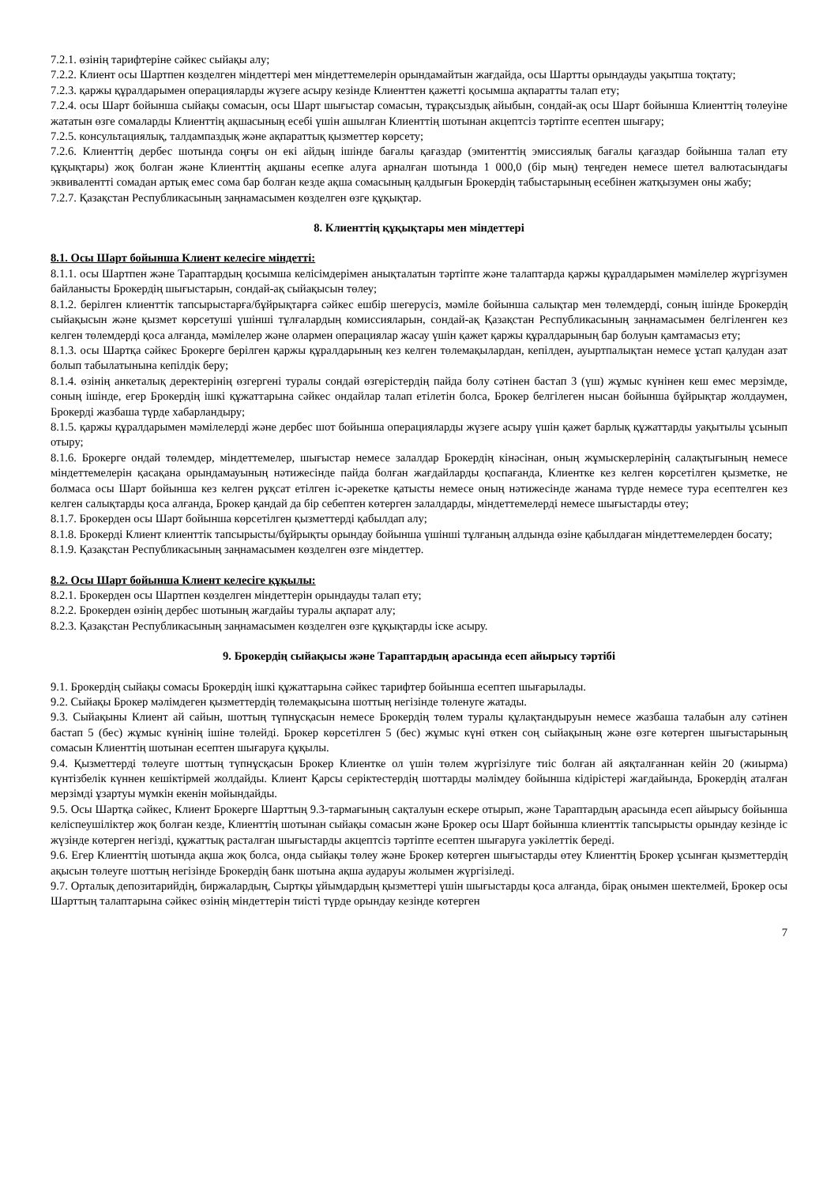7.2.1. өзінің тарифтеріне сәйкес сыйақы алу;
7.2.2. Клиент осы Шартпен көзделген міндеттері мен міндеттемелерін орындамайтын жағдайда, осы Шартты орындауды уақытша тоқтату;
7.2.3. қаржы құралдарымен операцияларды жүзеге асыру кезінде Клиенттен қажетті қосымша ақпаратты талап ету;
7.2.4. осы Шарт бойынша сыйақы сомасын, осы Шарт шығыстар сомасын, тұрақсыздық айыбын, сондай-ақ осы Шарт бойынша Клиенттің төлеуіне жататын өзге сомаларды Клиенттің ақшасының есебі үшін ашылған Клиенттің шотынан акцептсіз тәртіпте есептен шығару;
7.2.5. консультациялық, талдампаздық және ақпараттық қызметтер көрсету;
7.2.6. Клиенттің дербес шотында соңғы он екі айдың ішінде бағалы қағаздар (эмитенттің эмиссиялық бағалы қағаздар бойынша талап ету құқықтары) жоқ болған және Клиенттің ақшаны есепке алуға арналған шотында 1 000,0 (бір мың) теңгеден немесе шетел валютасындағы эквивалентті сомадан артық емес сома бар болған кезде ақша сомасының қалдығын Брокердің табыстарының есебінен жатқызумен оны жабу;
7.2.7. Қазақстан Республикасының заңнамасымен көзделген өзге құқықтар.
8. Клиенттің құқықтары мен міндеттері
8.1. Осы Шарт бойынша Клиент келесіге міндетті:
8.1.1. осы Шартпен және Тараптардың қосымша келісімдерімен анықталатын тәртіпте және талаптарда қаржы құралдарымен мәмілелер жүргізумен байланысты Брокердің шығыстарын, сондай-ақ сыйақысын төлеу;
8.1.2. берілген клиенттік тапсырыстарға/бұйрықтарға сәйкес ешбір шегерусіз, мәміле бойынша салықтар мен төлемдерді, соның ішінде Брокердің сыйақысын және қызмет көрсетуші үшінші тұлғалардың комиссияларын, сондай-ақ Қазақстан Республикасының заңнамасымен белгіленген кез келген төлемдерді қоса алғанда, мәмілелер және олармен операциялар жасау үшін қажет қаржы құралдарының бар болуын қамтамасыз ету;
8.1.3. осы Шартқа сәйкес Брокерге берілген қаржы құралдарының кез келген төлемақылардан, кепілден, ауыртпалықтан немесе ұстап қалудан азат болып табылатынына кепілдік беру;
8.1.4. өзінің анкеталық деректерінің өзгергені туралы сондай өзгерістердің пайда болу сәтінен бастап 3 (үш) жұмыс күнінен кеш емес мерзімде, соның ішінде, егер Брокердің ішкі құжаттарына сәйкес ондайлар талап етілетін болса, Брокер белгілеген нысан бойынша бұйрықтар жолдаумен, Брокерді жазбаша түрде хабарландыру;
8.1.5. қаржы құралдарымен мәмілелерді және дербес шот бойынша операцияларды жүзеге асыру үшін қажет барлық құжаттарды уақытылы ұсынып отыру;
8.1.6. Брокерге ондай төлемдер, міндеттемелер, шығыстар немесе залалдар Брокердің кінәсінан, оның жұмыскерлерінің салақтығының немесе міндеттемелерін қасақана орындамауының нәтижесінде пайда болған жағдайларды қоспағанда, Клиентке кез келген көрсетілген қызметке, не болмаса осы Шарт бойынша кез келген рұқсат етілген іс-әрекетке қатысты немесе оның нәтижесінде жанама түрде немесе тура есептелген кез келген салықтарды қоса алғанда, Брокер қандай да бір себептен көтерген залалдарды, міндеттемелерді немесе шығыстарды өтеу;
8.1.7. Брокерден осы Шарт бойынша көрсетілген қызметтерді қабылдап алу;
8.1.8. Брокерді Клиент клиенттік тапсырысты/бұйрықты орындау бойынша үшінші тұлғаның алдында өзіне қабылдаған міндеттемелерден босату;
8.1.9. Қазақстан Республикасының заңнамасымен көзделген өзге міндеттер.
8.2. Осы Шарт бойынша Клиент келесіге құқылы:
8.2.1. Брокерден осы Шартпен көзделген міндеттерін орындауды талап ету;
8.2.2. Брокерден өзінің дербес шотының жағдайы туралы ақпарат алу;
8.2.3. Қазақстан Республикасының заңнамасымен көзделген өзге құқықтарды іске асыру.
9. Брокердің сыйақысы және Тараптардың арасында есеп айырысу тәртібі
9.1. Брокердің сыйақы сомасы Брокердің ішкі құжаттарына сәйкес тарифтер бойынша есептеп шығарылады.
9.2. Сыйақы Брокер мәлімдеген қызметтердің төлемақысына шоттың негізінде төленуге жатады.
9.3. Сыйақыны Клиент ай сайын, шоттың түпнұсқасын немесе Брокердің төлем туралы құлақтандыруын немесе жазбаша талабын алу сәтінен бастап 5 (бес) жұмыс күнінің ішіне төлейді. Брокер көрсетілген 5 (бес) жұмыс күні өткен соң сыйақының және өзге көтерген шығыстарының сомасын Клиенттің шотынан есептен шығаруға құқылы.
9.4. Қызметтерді төлеуге шоттың түпнұсқасын Брокер Клиентке ол үшін төлем жүргізілуге тиіс болған ай аяқталғаннан кейін 20 (жиырма) күнтізбелік күннен кешіктірмей жолдайды. Клиент Қарсы серіктестердің шоттарды мәлімдеу бойынша кідірістері жағдайында, Брокердің аталған мерзімді ұзартуы мүмкін екенін мойындайды.
9.5. Осы Шартқа сәйкес, Клиент Брокерге Шарттың 9.3-тармағының сақталуын ескере отырып, және Тараптардың арасында есеп айырысу бойынша келіспеушіліктер жоқ болған кезде, Клиенттің шотынан сыйақы сомасын және Брокер осы Шарт бойынша клиенттік тапсырысты орындау кезінде іс жүзінде көтерген негізді, құжаттық расталған шығыстарды акцептсіз тәртіпте есептен шығаруға уәкілеттік береді.
9.6. Егер Клиенттің шотында ақша жоқ болса, онда сыйақы төлеу және Брокер көтерген шығыстарды өтеу Клиенттің Брокер ұсынған қызметтердің ақысын төлеуге шоттың негізінде Брокердің банк шотына ақша аударуы жолымен жүргізіледі.
9.7. Орталық депозитарийдің, биржалардың, Сыртқы ұйымдардың қызметтері үшін шығыстарды қоса алғанда, бірақ онымен шектелмей, Брокер осы Шарттың талаптарына сәйкес өзінің міндеттерін тиісті түрде орындау кезінде көтерген
7